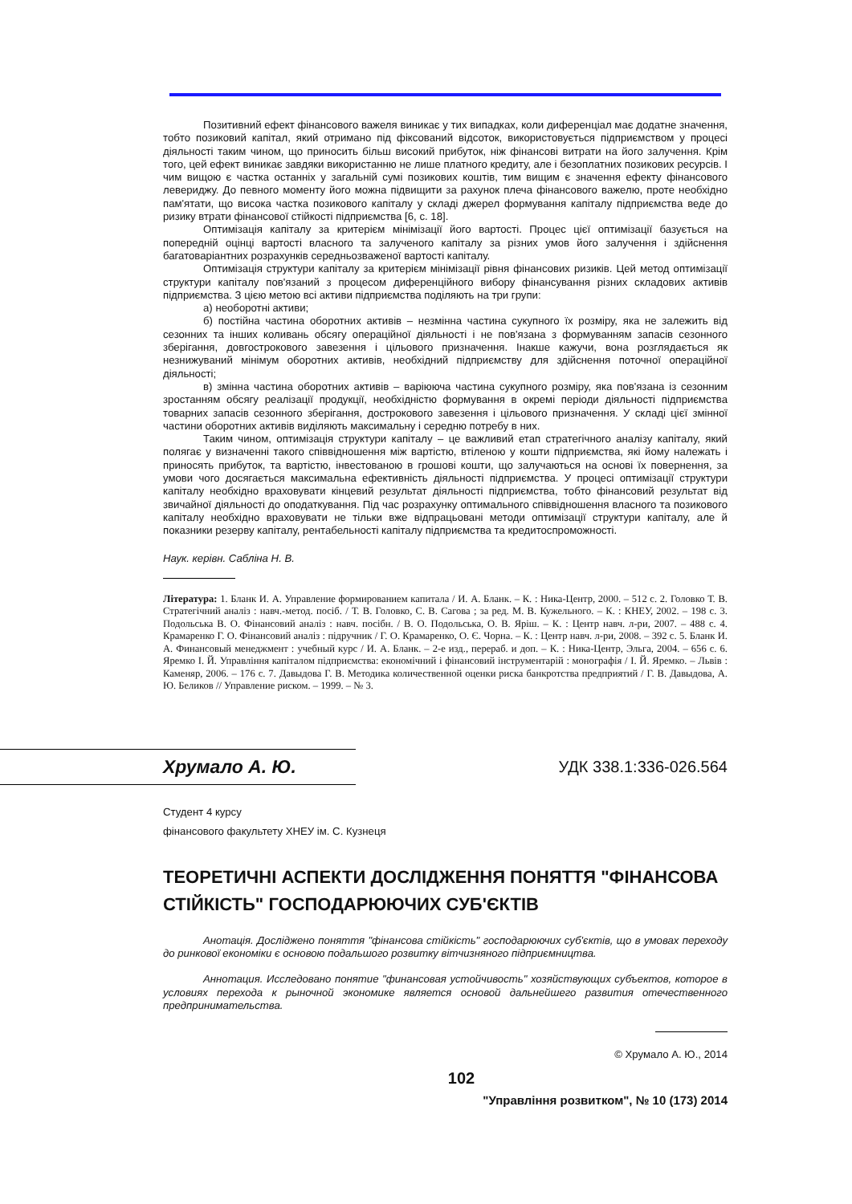Позитивний ефект фінансового важеля виникає у тих випадках, коли диференціал має додатне значення, тобто позиковий капітал, який отримано під фіксований відсоток, використовується підприємством у процесі діяльності таким чином, що приносить більш високий прибуток, ніж фінансові витрати на його залучення. Крім того, цей ефект виникає завдяки використанню не лише платного кредиту, але і безоплатних позикових ресурсів. І чим вищою є частка останніх у загальній сумі позикових коштів, тим вищим є значення ефекту фінансового левериджу. До певного моменту його можна підвищити за рахунок плеча фінансового важелю, проте необхідно пам'ятати, що висока частка позикового капіталу у складі джерел формування капіталу підприємства веде до ризику втрати фінансової стійкості підприємства [6, с. 18].
Оптимізація капіталу за критерієм мінімізації його вартості. Процес цієї оптимізації базується на попередній оцінці вартості власного та залученого капіталу за різних умов його залучення і здійснення багатоваріантних розрахунків середньозваженої вартості капіталу.
Оптимізація структури капіталу за критерієм мінімізації рівня фінансових ризиків. Цей метод оптимізації структури капіталу пов'язаний з процесом диференційного вибору фінансування різних складових активів підприємства. З цією метою всі активи підприємства поділяють на три групи:
а) необоротні активи;
б) постійна частина оборотних активів – незмінна частина сукупного їх розміру, яка не залежить від сезонних та інших коливань обсягу операційної діяльності і не пов'язана з формуванням запасів сезонного зберігання, довгострокового завезення і цільового призначення. Інакше кажучи, вона розглядається як незнижуваний мінімум оборотних активів, необхідний підприємству для здійснення поточної операційної діяльності;
в) змінна частина оборотних активів – варіююча частина сукупного розміру, яка пов'язана із сезонним зростанням обсягу реалізації продукції, необхідністю формування в окремі періоди діяльності підприємства товарних запасів сезонного зберігання, дострокового завезення і цільового призначення. У складі цієї змінної частини оборотних активів виділяють максимальну і середню потребу в них.
Таким чином, оптимізація структури капіталу – це важливий етап стратегічного аналізу капіталу, який полягає у визначенні такого співвідношення між вартістю, втіленою у кошти підприємства, які йому належать і приносять прибуток, та вартістю, інвестованою в грошові кошти, що залучаються на основі їх повернення, за умови чого досягається максимальна ефективність діяльності підприємства. У процесі оптимізації структури капіталу необхідно враховувати кінцевий результат діяльності підприємства, тобто фінансовий результат від звичайної діяльності до оподаткування. Під час розрахунку оптимального співвідношення власного та позикового капіталу необхідно враховувати не тільки вже відпрацьовані методи оптимізації структури капіталу, але й показники резерву капіталу, рентабельності капіталу підприємства та кредитоспроможності.
Наук. керівн. Сабліна Н. В.
Література: 1. Бланк И. А. Управление формированием капитала / И. А. Бланк. – К. : Ника-Центр, 2000. – 512 с. 2. Головко Т. В. Стратегічний аналіз : навч.-метод. посіб. / Т. В. Головко, С. В. Сагова ; за ред. М. В. Кужельного. – К. : КНЕУ, 2002. – 198 с. 3. Подольська В. О. Фінансовий аналіз : навч. посібн. / В. О. Подольська, О. В. Яріш. – К. : Центр навч. л-ри, 2007. – 488 с. 4. Крамаренко Г. О. Фінансовий аналіз : підручник / Г. О. Крамаренко, О. Є. Чорна. – К. : Центр навч. л-ри, 2008. – 392 с. 5. Бланк И. А. Финансовый менеджмент : учебный курс / И. А. Бланк. – 2-е изд., перераб. и доп. – К. : Ника-Центр, Эльга, 2004. – 656 с. 6. Яремко І. Й. Управління капіталом підприємства: економічний і фінансовий інструментарій : монографія / І. Й. Яремко. – Львів : Каменяр, 2006. – 176 с. 7. Давыдова Г. В. Методика количественной оценки риска банкротства предприятий / Г. В. Давыдова, А. Ю. Беликов // Управление риском. – 1999. – № 3.
Хрумало А. Ю.
УДК 338.1:336-026.564
Студент 4 курсу
фінансового факультету ХНЕУ ім. С. Кузнеця
ТЕОРЕТИЧНІ АСПЕКТИ ДОСЛІДЖЕННЯ ПОНЯТТЯ "ФІНАНСОВА СТІЙКІСТЬ" ГОСПОДАРЮЮЧИХ СУБ'ЄКТІВ
Анотація. Досліджено поняття "фінансова стійкість" господарюючих суб'єктів, що в умовах переходу до ринкової економіки є основою подальшого розвитку вітчизняного підприємництва.
Аннотация. Исследовано понятие "финансовая устойчивость" хозяйствующих субъектов, которое в условиях перехода к рыночной экономике является основой дальнейшего развития отечественного предпринимательства.
© Хрумало А. Ю., 2014
102
"Управління розвитком", № 10 (173) 2014